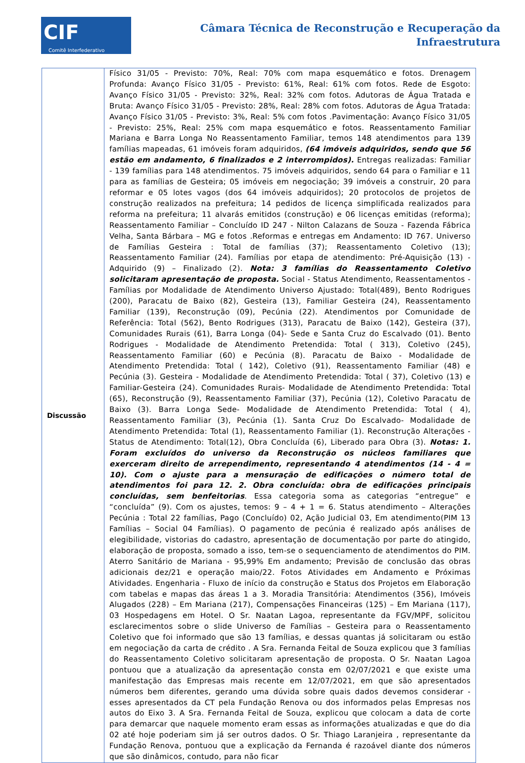CIF
Comitê Interfederativo
Câmara Técnica de Reconstrução e Recuperação da
Infraestrutura
| Discussão | Físico 31/05 - Previsto: 70%, Real: 70% com mapa esquemático e fotos. Drenagem Profunda: Avanço Físico 31/05 - Previsto: 61%, Real: 61% com fotos. Rede de Esgoto: Avanço Físico 31/05 - Previsto: 32%, Real: 32% com fotos. Adutoras de Água Tratada e Bruta: Avanço Físico 31/05 - Previsto: 28%, Real: 28% com fotos. Adutoras de Água Tratada: Avanço Físico 31/05 - Previsto: 3%, Real: 5% com fotos .Pavimentação: Avanço Físico 31/05 - Previsto: 25%, Real: 25% com mapa esquemático e fotos. Reassentamento Familiar Mariana e Barra Longa No Reassentamento Familiar, temos 148 atendimentos para 139 famílias mapeadas, 61 imóveis foram adquiridos, (64 imóveis adquiridos, sendo que 56 estão em andamento, 6 finalizados e 2 interrompidos). Entregas realizadas: Familiar - 139 famílias para 148 atendimentos. 75 imóveis adquiridos, sendo 64 para o Familiar e 11 para as famílias de Gesteira; 05 imóveis em negociação; 39 imóveis a construir, 20 para reformar e 05 lotes vagos (dos 64 imóveis adquiridos); 20 protocolos de projetos de construção realizados na prefeitura; 14 pedidos de licença simplificada realizados para reforma na prefeitura; 11 alvarás emitidos (construção) e 06 licenças emitidas (reforma); Reassentamento Familiar – Concluído ID 247 - Nilton Calazans de Souza - Fazenda Fábrica Velha, Santa Bárbara – MG e fotos .Reformas e entregas em Andamento: ID 767. Universo de Famílias Gesteira : Total de famílias (37); Reassentamento Coletivo (13); Reassentamento Familiar (24). Famílias por etapa de atendimento: Pré-Aquisição (13) - Adquirido (9) – Finalizado (2). Nota: 3 famílias do Reassentamento Coletivo solicitaram apresentação de proposta. Social - Status Atendimento, Reassentamentos - Famílias por Modalidade de Atendimento Universo Ajustado: Total(489), Bento Rodrigues (200), Paracatu de Baixo (82), Gesteira (13), Familiar Gesteira (24), Reassentamento Familiar (139), Reconstrução (09), Pecúnia (22). Atendimentos por Comunidade de Referência: Total (562), Bento Rodrigues (313), Paracatu de Baixo (142), Gesteira (37), Comunidades Rurais (61), Barra Longa (04)- Sede e Santa Cruz do Escalvado (01). Bento Rodrigues - Modalidade de Atendimento Pretendida: Total ( 313), Coletivo (245), Reassentamento Familiar (60) e Pecúnia (8). Paracatu de Baixo - Modalidade de Atendimento Pretendida: Total ( 142), Coletivo (91), Reassentamento Familiar (48) e Pecúnia (3). Gesteira - Modalidade de Atendimento Pretendida: Total ( 37), Coletivo (13) e Familiar-Gesteira (24). Comunidades Rurais- Modalidade de Atendimento Pretendida: Total (65), Reconstrução (9), Reassentamento Familiar (37), Pecúnia (12), Coletivo Paracatu de Baixo (3). Barra Longa Sede- Modalidade de Atendimento Pretendida: Total ( 4), Reassentamento Familiar (3), Pecúnia (1). Santa Cruz Do Escalvado- Modalidade de Atendimento Pretendida: Total (1), Reassentamento Familiar (1). Reconstrução Alterações - Status de Atendimento: Total(12), Obra Concluída (6), Liberado para Obra (3). Notas: 1. Foram excluídos do universo da Reconstrução os núcleos familiares que exerceram direito de arrependimento, representando 4 atendimentos (14 - 4 = 10). Com o ajuste para a mensuração de edificações o número total de atendimentos foi para 12. 2. Obra concluída: obra de edificações principais concluídas, sem benfeitorias . Essa categoria soma as categorias “entregue” e “concluída” (9). Com os ajustes, temos: 9 – 4 + 1 = 6. Status atendimento – Alterações Pecúnia : Total 22 famílias, Pago (Concluído) 02, Ação Judicial 03, Em atendimento(PIM 13 Famílias – Social 04 Famílias). O pagamento de pecúnia é realizado após análises de elegibilidade, vistorias do cadastro, apresentação de documentação por parte do atingido, elaboração de proposta, somado a isso, tem-se o sequenciamento de atendimentos do PIM. Aterro Sanitário de Mariana - 95,99% Em andamento; Previsão de conclusão das obras adicionais dez/21 e operação maio/22. Fotos Atividades em Andamento e Próximas Atividades. Engenharia - Fluxo de início da construção e Status dos Projetos em Elaboração com tabelas e mapas das áreas 1 a 3. Moradia Transitória: Atendimentos (356), Imóveis Alugados (228) – Em Mariana (217), Compensações Financeiras (125) – Em Mariana (117), 03 Hospedagens em Hotel. O Sr. Naatan Lagoa, representante da FGV/MPF, solicitou esclarecimentos sobre o slide Universo de Famílias – Gesteira para o Reassentamento Coletivo que foi informado que são 13 famílias, e dessas quantas já solicitaram ou estão em negociação da carta de crédito . A Sra. Fernanda Feital de Souza explicou que 3 famílias do Reassentamento Coletivo solicitaram apresentação de proposta. O Sr. Naatan Lagoa pontuou que a atualização da apresentação consta em 02/07/2021 e que existe uma manifestação das Empresas mais recente em 12/07/2021, em que são apresentados números bem diferentes, gerando uma dúvida sobre quais dados devemos considerar - esses apresentados da CT pela Fundação Renova ou dos informados pelas Empresas nos autos do Eixo 3. A Sra. Fernanda Feital de Souza, explicou que colocam a data de corte para demarcar que naquele momento eram essas as informações atualizadas e que do dia 02 até hoje poderiam sim já ser outros dados. O Sr. Thiago Laranjeira , representante da Fundação Renova, pontuou que a explicação da Fernanda é razoável diante dos números que são dinâmicos, contudo, para não ficar |